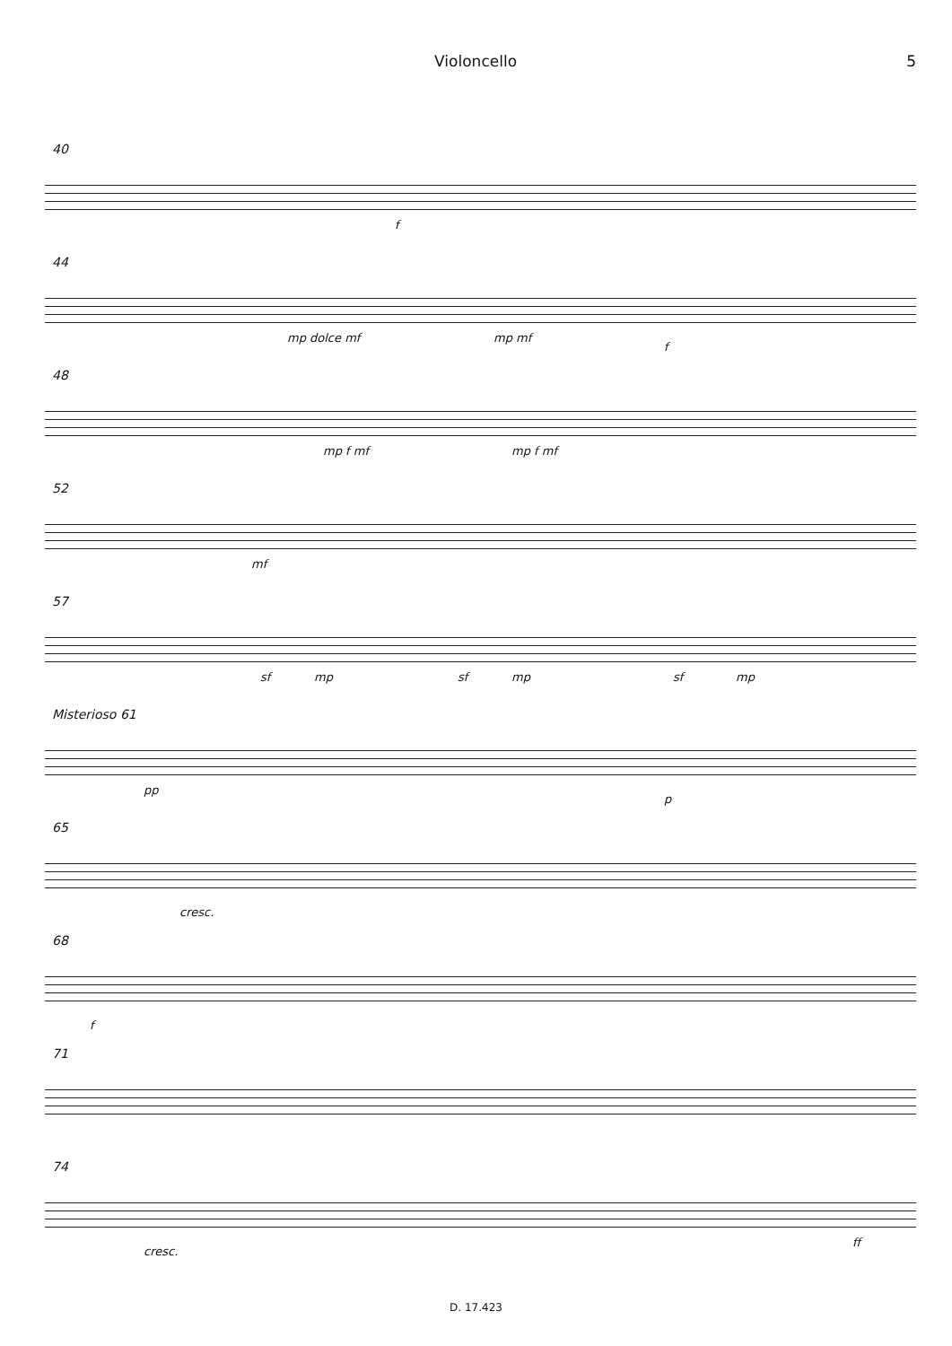Violoncello 5
40
f
44
mp dolce mf mp mf
f
48
mp f mf mp f mf
52
mf
57
sf mp sf mp sf mp
Misterioso 61
pp
p
65
cresc.
68
f
71
74
cresc.
ff
D. 17.423